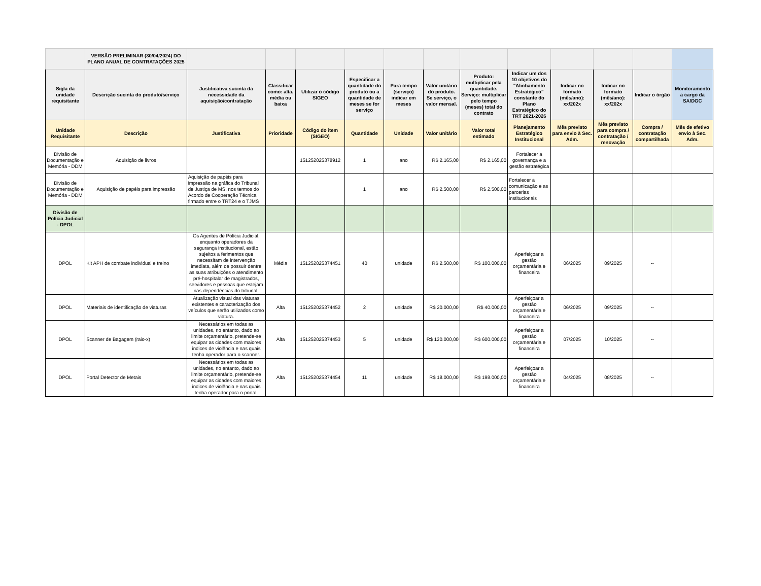| | VERSÃO PRELIMINAR (30/04/2024) DO PLANO ANUAL DE CONTRATAÇÕES 2025 | | | | | | | | | | | | |
| Sigla da unidade requisitante | Descrição sucinta do produto/serviço | Justificativa sucinta da necessidade da aquisição/contratação | Classificar como: alta, média ou baixa | Utilizar o código SIGEO | Especificar a quantidade do produto ou a quantidade de meses se for serviço | Para tempo (serviço) indicar em meses | Valor unitário do produto. Se serviço, o valor mensal. | Produto: multiplicar pela quantidade. Serviço: multiplicar pelo tempo (meses) total do contrato | Indicar um dos 10 objetivos do "Alinhamento Estratégico" constante do Plano Estratégico do TRT 2021-2026 | Indicar no formato (mês/ano): xx/202x | Indicar no formato (mês/ano): xx/202x | Indicar o órgão | Monitoramento a cargo da SA/DGC |
| Unidade Requisitante | Descrição | Justificativa | Prioridade | Código do item (SIGEO) | Quantidade | Unidade | Valor unitário | Valor total estimado | Planejamento Estratégico Institucional | Mês previsto para envio à Sec. Adm. | Mês previsto para compra / contratação / renovação | Compra / contratação compartilhada | Mês de efetivo envio à Sec. Adm. |
| Divisão de Documentação e Memória - DDM | Aquisição de livros | | | 151252025378912 | 1 | ano | R$ 2.165,00 | R$ 2.165,00 | Fortalecer a governança e a gestão estratégica | | | | |
| Divisão de Documentação e Memória - DDM | Aquisição de papéis para impressão | Aquisição de papéis para impressão na gráfica do Tribunal de Justiça de MS, nos termos do Acordo de Cooperação Técnica firmado entre o TRT24 e o TJMS | | | 1 | ano | R$ 2.500,00 | R$ 2.500,00 | Fortalecer a comunicação e as parcerias institucionais | | | | |
| Divisão de Polícia Judicial - DPOL | | | | | | | | | | | | | |
| DPOL | Kit APH de combate individual e treino | Os Agentes de Polícia Judicial, enquanto operadores da segurança institucional, estão sujeitos a ferimentos que necessitam de intervenção imediata, além de possuir dentre as suas atribuições o atendimento pré-hospitalar de magistrados, servidores e pessoas que estejam nas dependências do tribunal. | Média | 151252025374451 | 40 | unidade | R$ 2.500,00 | R$ 100.000,00 | Aperfeiçoar a gestão orçamentária e financeira | 06/2025 | 09/2025 | -- | |
| DPOL | Materiais de identificação de viaturas | Atualização visual das viaturas existentes e caracterização dos veículos que serão utilizados como viatura. | Alta | 151252025374452 | 2 | unidade | R$ 20.000,00 | R$ 40.000,00 | Aperfeiçoar a gestão orçamentária e financeira | 06/2025 | 09/2025 | -- | |
| DPOL | Scanner de Bagagem (raio-x) | Necessários em todas as unidades, no entanto, dado ao limite orçamentário, pretende-se equipar as cidades com maiores índices de violência e nas quais tenha operador para o scanner. | Alta | 151252025374453 | 5 | unidade | R$ 120.000,00 | R$ 600.000,00 | Aperfeiçoar a gestão orçamentária e financeira | 07/2025 | 10/2025 | -- | |
| DPOL | Portal Detector de Metais | Necessários em todas as unidades, no entanto, dado ao limite orçamentário, pretende-se equipar as cidades com maiores índices de violência e nas quais tenha operador para o portal. | Alta | 151252025374454 | 11 | unidade | R$ 18.000,00 | R$ 198.000,00 | Aperfeiçoar a gestão orçamentária e financeira | 04/2025 | 08/2025 | -- | |